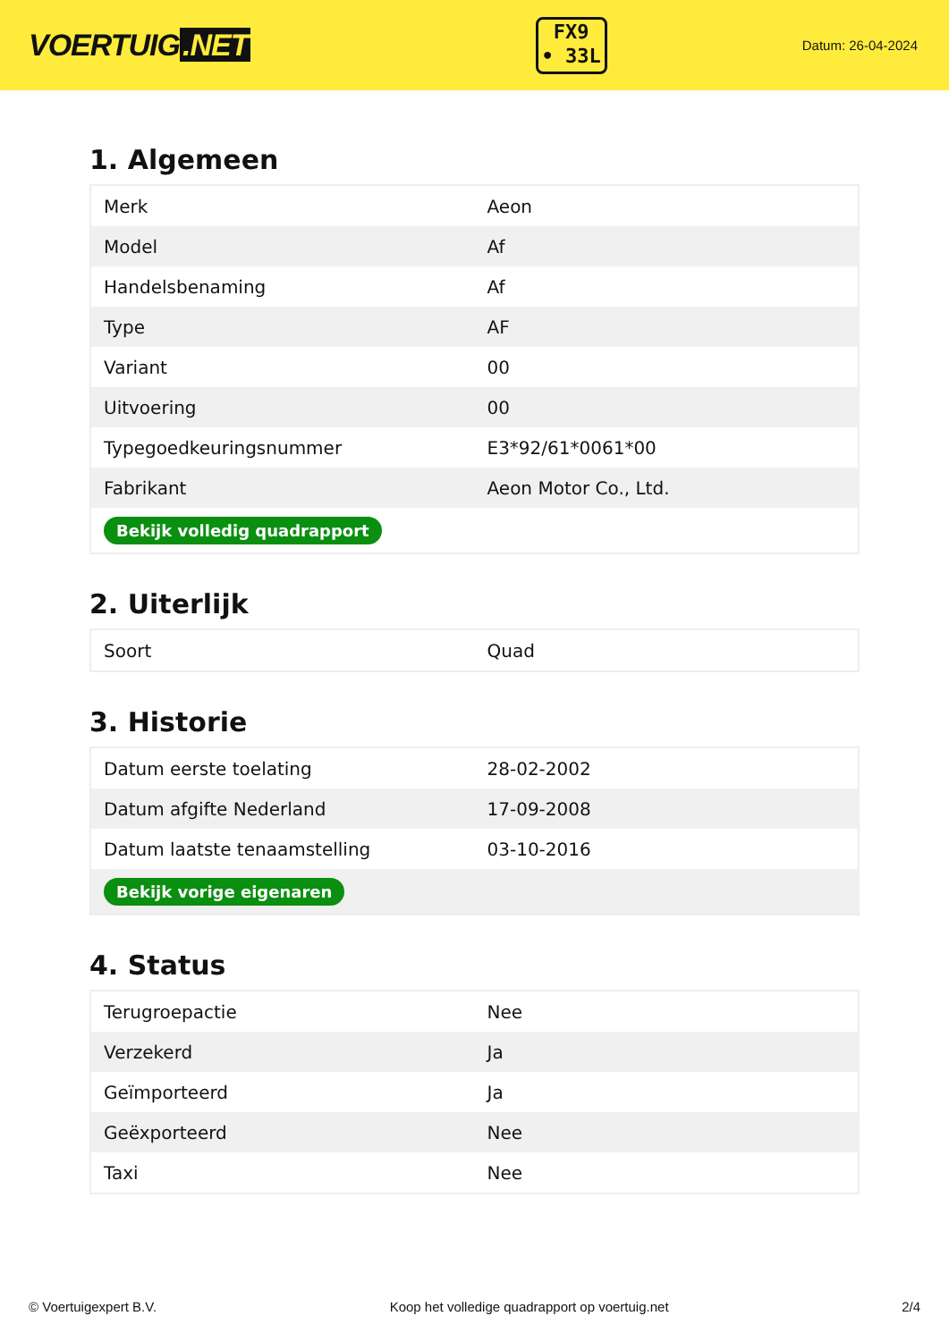VOERTUIG.NET
FX9
• 33L
Datum: 26-04-2024
1. Algemeen
| Merk | Aeon |
| Model | Af |
| Handelsbenaming | Af |
| Type | AF |
| Variant | 00 |
| Uitvoering | 00 |
| Typegoedkeuringsnummer | E3*92/61*0061*00 |
| Fabrikant | Aeon Motor Co., Ltd. |
| Bekijk volledig quadrapport | |
2. Uiterlijk
| Soort | Quad |
3. Historie
| Datum eerste toelating | 28-02-2002 |
| Datum afgifte Nederland | 17-09-2008 |
| Datum laatste tenaamstelling | 03-10-2016 |
| Bekijk vorige eigenaren | |
4. Status
| Terugroepactie | Nee |
| Verzekerd | Ja |
| Geïmporteerd | Ja |
| Geëxporteerd | Nee |
| Taxi | Nee |
© Voertuigexpert B.V. Koop het volledige quadrapport op voertuig.net 2/4